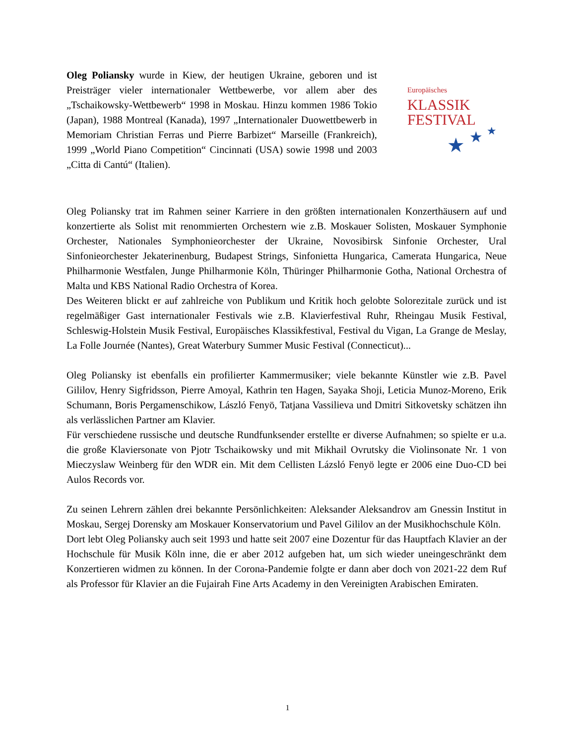Oleg Poliansky wurde in Kiew, der heutigen Ukraine, geboren und ist Preisträger vieler internationaler Wettbewerbe, vor allem aber des „Tschaikowsky-Wettbewerb“ 1998 in Moskau. Hinzu kommen 1986 Tokio (Japan), 1988 Montreal (Kanada), 1997 „Internationaler Duowettbewerb in Memoriam Christian Ferras und Pierre Barbizet“ Marseille (Frankreich), 1999 „World Piano Competition“ Cincinnati (USA) sowie 1998 und 2003 „Citta di Cantú“ (Italien).
Europäisches
KLASSIK
FESTIVAL
★
★
★
Oleg Poliansky trat im Rahmen seiner Karriere in den größten internationalen Konzerthäusern auf und konzertierte als Solist mit renommierten Orchestern wie z.B. Moskauer Solisten, Moskauer Symphonie Orchester, Nationales Symphonieorchester der Ukraine, Novosibirsk Sinfonie Orchester, Ural Sinfonieorchester Jekaterinenburg, Budapest Strings, Sinfonietta Hungarica, Camerata Hungarica, Neue Philharmonie Westfalen, Junge Philharmonie Köln, Thüringer Philharmonie Gotha, National Orchestra of Malta und KBS National Radio Orchestra of Korea.
Des Weiteren blickt er auf zahlreiche von Publikum und Kritik hoch gelobte Solorezitale zurück und ist regelmäßiger Gast internationaler Festivals wie z.B. Klavierfestival Ruhr, Rheingau Musik Festival, Schleswig-Holstein Musik Festival, Europäisches Klassikfestival, Festival du Vigan, La Grange de Meslay, La Folle Journée (Nantes), Great Waterbury Summer Music Festival (Connecticut)...
Oleg Poliansky ist ebenfalls ein profilierter Kammermusiker; viele bekannte Künstler wie z.B. Pavel Gililov, Henry Sigfridsson, Pierre Amoyal, Kathrin ten Hagen, Sayaka Shoji, Leticia Munoz-Moreno, Erik Schumann, Boris Pergamenschikow, László Fenyö, Tatjana Vassilieva und Dmitri Sitkovetsky schätzen ihn als verlässlichen Partner am Klavier.
Für verschiedene russische und deutsche Rundfunksender erstellte er diverse Aufnahmen; so spielte er u.a. die große Klaviersonate von Pjotr Tschaikowsky und mit Mikhail Ovrutsky die Violinsonate Nr. 1 von Mieczyslaw Weinberg für den WDR ein. Mit dem Cellisten Lázsló Fenyö legte er 2006 eine Duo-CD bei Aulos Records vor.
Zu seinen Lehrern zählen drei bekannte Persönlichkeiten: Aleksander Aleksandrov am Gnessin Institut in Moskau, Sergej Dorensky am Moskauer Konservatorium und Pavel Gililov an der Musikhochschule Köln.
Dort lebt Oleg Poliansky auch seit 1993 und hatte seit 2007 eine Dozentur für das Hauptfach Klavier an der Hochschule für Musik Köln inne, die er aber 2012 aufgeben hat, um sich wieder uneingeschränkt dem Konzertieren widmen zu können. In der Corona-Pandemie folgte er dann aber doch von 2021-22 dem Ruf als Professor für Klavier an die Fujairah Fine Arts Academy in den Vereinigten Arabischen Emiraten.
1